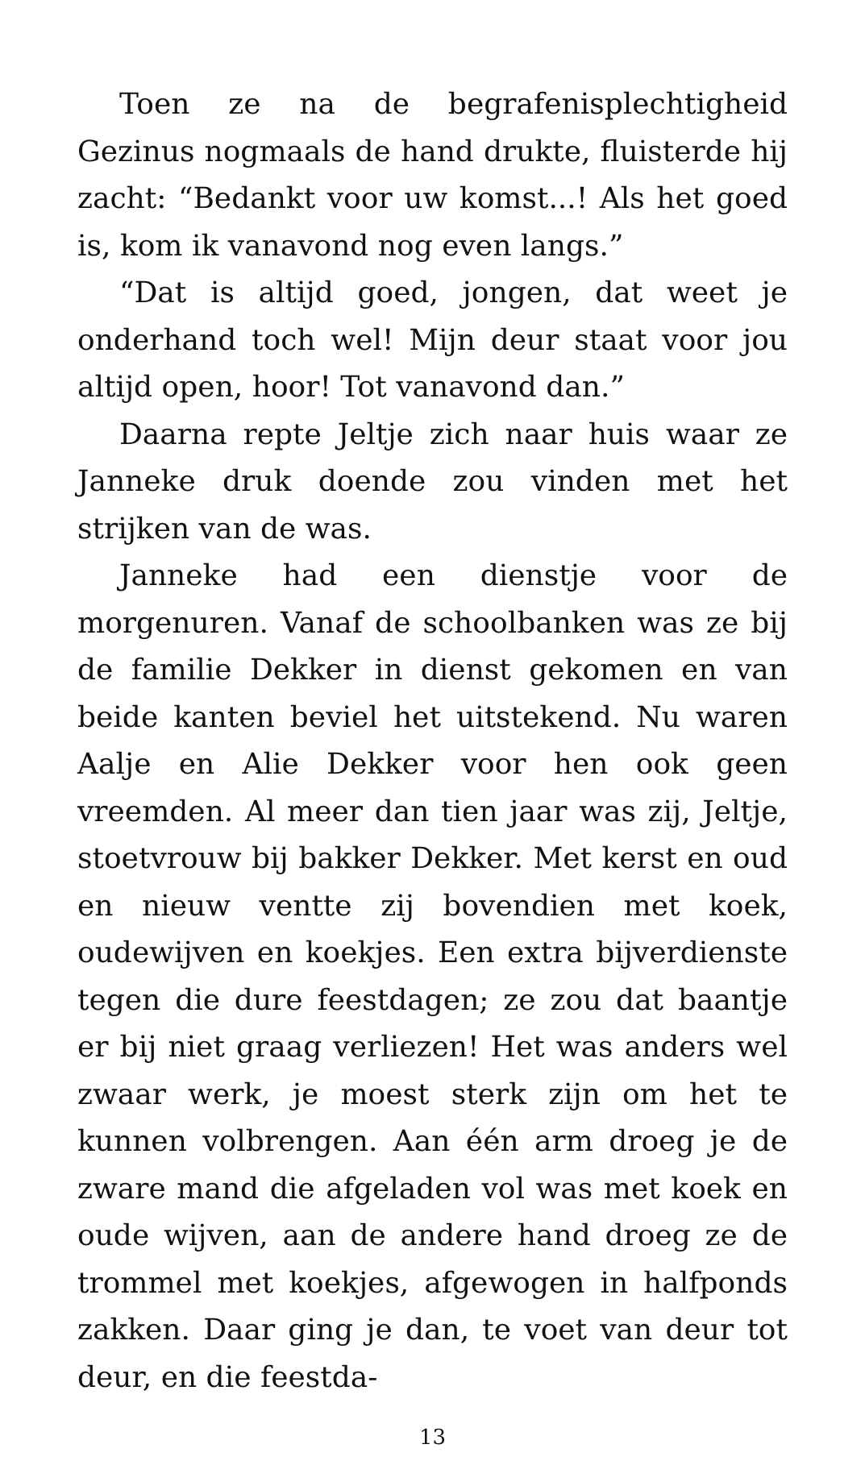Toen ze na de begrafenisplechtigheid Gezinus nogmaals de hand drukte, fluisterde hij zacht: “Bedankt voor uw komst...! Als het goed is, kom ik vanavond nog even langs.”
“Dat is altijd goed, jongen, dat weet je onderhand toch wel! Mijn deur staat voor jou altijd open, hoor! Tot vanavond dan.”
Daarna repte Jeltje zich naar huis waar ze Janneke druk doende zou vinden met het strijken van de was.
Janneke had een dienstje voor de morgenuren. Vanaf de schoolbanken was ze bij de familie Dekker in dienst gekomen en van beide kanten beviel het uitstekend. Nu waren Aalje en Alie Dekker voor hen ook geen vreemden. Al meer dan tien jaar was zij, Jeltje, stoetvrouw bij bakker Dekker. Met kerst en oud en nieuw ventte zij bovendien met koek, oudewijven en koekjes. Een extra bijverdienste tegen die dure feestdagen; ze zou dat baantje er bij niet graag verliezen! Het was anders wel zwaar werk, je moest sterk zijn om het te kunnen volbrengen. Aan één arm droeg je de zware mand die afgeladen vol was met koek en oude wijven, aan de andere hand droeg ze de trommel met koekjes, afgewogen in halfponds zakken. Daar ging je dan, te voet van deur tot deur, en die feestda-
13